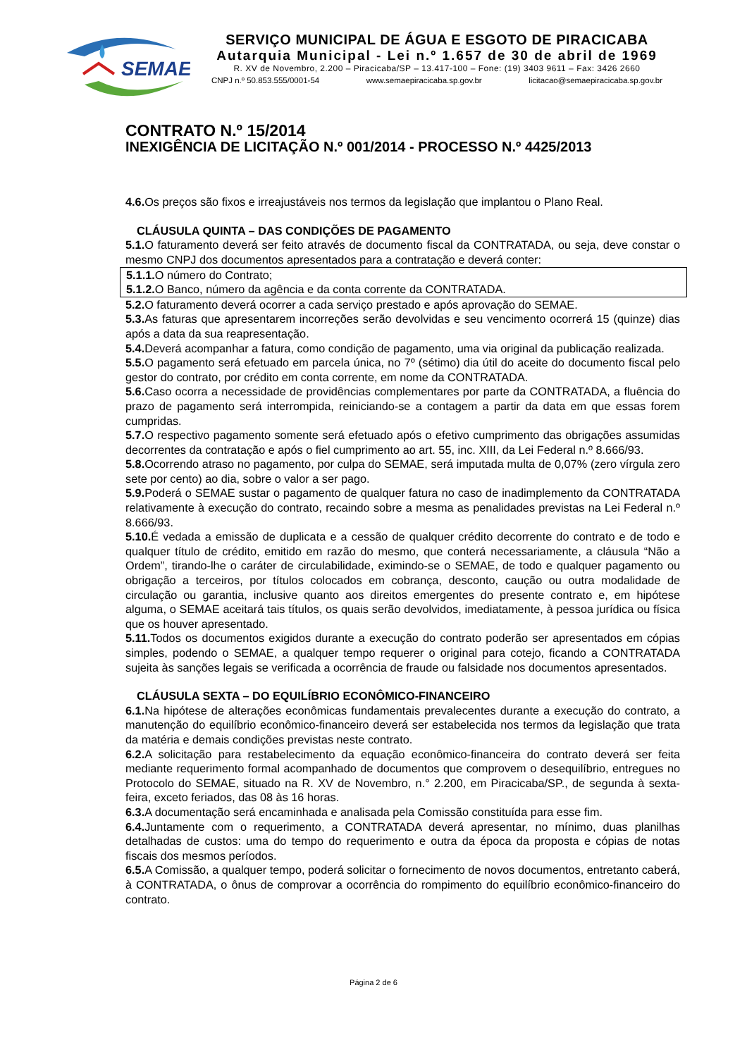SEMAE
SERVIÇO MUNICIPAL DE ÁGUA E ESGOTO DE PIRACICABA
Autarquia Municipal - Lei n.º 1.657 de 30 de abril de 1969
R. XV de Novembro, 2.200 – Piracicaba/SP – 13.417-100 – Fone: (19) 3403 9611 – Fax: 3426 2660
CNPJ n.º 50.853.555/0001-54 www.semaepiracicaba.sp.gov.br licitacao@semaepiracicaba.sp.gov.br
CONTRATO N.º 15/2014
INEXIGÊNCIA DE LICITAÇÃO N.º 001/2014 - PROCESSO N.º 4425/2013
4.6. Os preços são fixos e irreajustáveis nos termos da legislação que implantou o Plano Real.
CLÁUSULA QUINTA – DAS CONDIÇÕES DE PAGAMENTO
5.1. O faturamento deverá ser feito através de documento fiscal da CONTRATADA, ou seja, deve constar o mesmo CNPJ dos documentos apresentados para a contratação e deverá conter:
5.1.1. O número do Contrato;
5.1.2. O Banco, número da agência e da conta corrente da CONTRATADA.
5.2. O faturamento deverá ocorrer a cada serviço prestado e após aprovação do SEMAE.
5.3. As faturas que apresentarem incorreções serão devolvidas e seu vencimento ocorrerá 15 (quinze) dias após a data da sua reapresentação.
5.4. Deverá acompanhar a fatura, como condição de pagamento, uma via original da publicação realizada.
5.5. O pagamento será efetuado em parcela única, no 7º (sétimo) dia útil do aceite do documento fiscal pelo gestor do contrato, por crédito em conta corrente, em nome da CONTRATADA.
5.6. Caso ocorra a necessidade de providências complementares por parte da CONTRATADA, a fluência do prazo de pagamento será interrompida, reiniciando-se a contagem a partir da data em que essas forem cumpridas.
5.7. O respectivo pagamento somente será efetuado após o efetivo cumprimento das obrigações assumidas decorrentes da contratação e após o fiel cumprimento ao art. 55, inc. XIII, da Lei Federal n.º 8.666/93.
5.8. Ocorrendo atraso no pagamento, por culpa do SEMAE, será imputada multa de 0,07% (zero vírgula zero sete por cento) ao dia, sobre o valor a ser pago.
5.9. Poderá o SEMAE sustar o pagamento de qualquer fatura no caso de inadimplemento da CONTRATADA relativamente à execução do contrato, recaindo sobre a mesma as penalidades previstas na Lei Federal n.º 8.666/93.
5.10. É vedada a emissão de duplicata e a cessão de qualquer crédito decorrente do contrato e de todo e qualquer título de crédito, emitido em razão do mesmo, que conterá necessariamente, a cláusula “Não a Ordem”, tirando-lhe o caráter de circulabilidade, eximindo-se o SEMAE, de todo e qualquer pagamento ou obrigação a terceiros, por títulos colocados em cobrança, desconto, caução ou outra modalidade de circulação ou garantia, inclusive quanto aos direitos emergentes do presente contrato e, em hipótese alguma, o SEMAE aceitará tais títulos, os quais serão devolvidos, imediatamente, à pessoa jurídica ou física que os houver apresentado.
5.11. Todos os documentos exigidos durante a execução do contrato poderão ser apresentados em cópias simples, podendo o SEMAE, a qualquer tempo requerer o original para cotejo, ficando a CONTRATADA sujeita às sanções legais se verificada a ocorrência de fraude ou falsidade nos documentos apresentados.
CLÁUSULA SEXTA – DO EQUILÍBRIO ECONÔMICO-FINANCEIRO
6.1. Na hipótese de alterações econômicas fundamentais prevalecentes durante a execução do contrato, a manutenção do equilíbrio econômico-financeiro deverá ser estabelecida nos termos da legislação que trata da matéria e demais condições previstas neste contrato.
6.2. A solicitação para restabelecimento da equação econômico-financeira do contrato deverá ser feita mediante requerimento formal acompanhado de documentos que comprovem o desequilíbrio, entregues no Protocolo do SEMAE, situado na R. XV de Novembro, n.° 2.200, em Piracicaba/SP., de segunda à sexta-feira, exceto feriados, das 08 às 16 horas.
6.3. A documentação será encaminhada e analisada pela Comissão constituída para esse fim.
6.4. Juntamente com o requerimento, a CONTRATADA deverá apresentar, no mínimo, duas planilhas detalhadas de custos: uma do tempo do requerimento e outra da época da proposta e cópias de notas fiscais dos mesmos períodos.
6.5. A Comissão, a qualquer tempo, poderá solicitar o fornecimento de novos documentos, entretanto caberá, à CONTRATADA, o ônus de comprovar a ocorrência do rompimento do equilíbrio econômico-financeiro do contrato.
Página 2 de 6